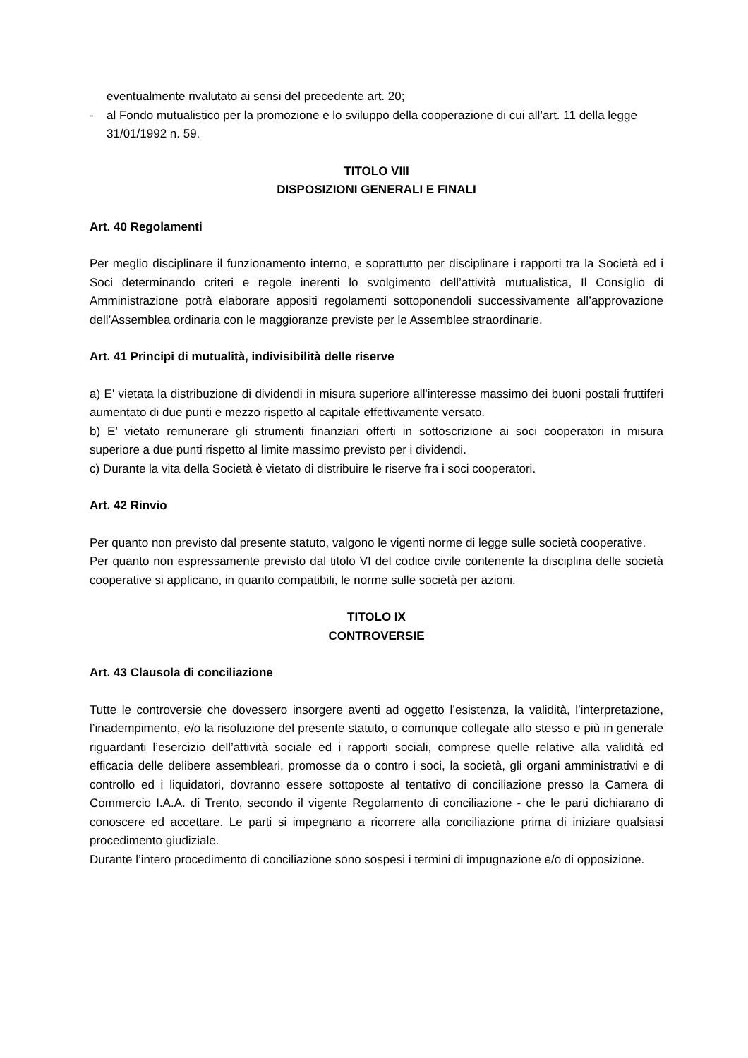eventualmente rivalutato ai sensi del precedente art. 20;
- al Fondo mutualistico per la promozione e lo sviluppo della cooperazione di cui all’art. 11 della legge 31/01/1992 n. 59.
TITOLO VIII
DISPOSIZIONI GENERALI E FINALI
Art. 40 Regolamenti
Per meglio disciplinare il funzionamento interno, e soprattutto per disciplinare i rapporti tra la Società ed i Soci determinando criteri e regole inerenti lo svolgimento dell’attività mutualistica, Il Consiglio di Amministrazione potrà elaborare appositi regolamenti sottoponendoli successivamente all’approvazione dell’Assemblea ordinaria con le maggioranze previste per le Assemblee straordinarie.
Art. 41 Principi di mutualità, indivisibilità delle riserve
a) E' vietata la distribuzione di dividendi in misura superiore all'interesse massimo dei buoni postali fruttiferi aumentato di due punti e mezzo rispetto al capitale effettivamente versato.
b) E’ vietato remunerare gli strumenti finanziari offerti in sottoscrizione ai soci cooperatori in misura superiore a due punti rispetto al limite massimo previsto per i dividendi.
c) Durante la vita della Società è vietato di distribuire le riserve fra i soci cooperatori.
Art. 42 Rinvio
Per quanto non previsto dal presente statuto, valgono le vigenti norme di legge sulle società cooperative.
Per quanto non espressamente previsto dal titolo VI del codice civile contenente la disciplina delle società cooperative si applicano, in quanto compatibili, le norme sulle società per azioni.
TITOLO IX
CONTROVERSIE
Art. 43 Clausola di conciliazione
Tutte le controversie che dovessero insorgere aventi ad oggetto l’esistenza, la validità, l’interpretazione, l’inadempimento, e/o la risoluzione del presente statuto, o comunque collegate allo stesso e più in generale riguardanti l’esercizio dell’attività sociale ed i rapporti sociali, comprese quelle relative alla validità ed efficacia delle delibere assembleari, promosse da o contro i soci, la società, gli organi amministrativi e di controllo ed i liquidatori, dovranno essere sottoposte al tentativo di conciliazione presso la Camera di Commercio I.A.A. di Trento, secondo il vigente Regolamento di conciliazione - che le parti dichiarano di conoscere ed accettare. Le parti si impegnano a ricorrere alla conciliazione prima di iniziare qualsiasi procedimento giudiziale.
Durante l’intero procedimento di conciliazione sono sospesi i termini di impugnazione e/o di opposizione.